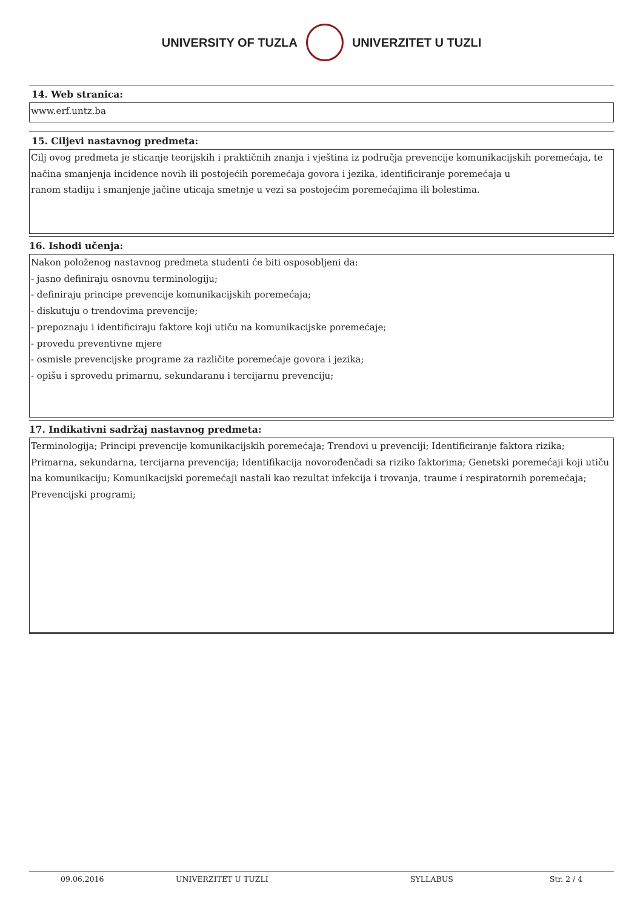UNIVERSITY OF TUZLA UNIVERZITET U TUZLI
14. Web stranica:
www.erf.untz.ba
15. Ciljevi nastavnog predmeta:
Cilj ovog predmeta je sticanje teorijskih i praktičnih znanja i vještina iz područja prevencije komunikacijskih poremećaja, te načina smanjenja incidence novih ili postojećih poremećaja govora i jezika, identificiranje poremećaja u
ranom stadiju i smanjenje jačine uticaja smetnje u vezi sa postojećim poremećajima ili bolestima.
16. Ishodi učenja:
Nakon položenog nastavnog predmeta studenti će biti osposobljeni da:
- jasno definiraju osnovnu terminologiju;
- definiraju principe prevencije komunikacijskih poremećaja;
- diskutuju o trendovima prevencije;
- prepoznaju i identificiraju faktore koji utiču na komunikacijske poremećaje;
- provedu preventivne mjere
- osmisle prevencijske programe za različite poremećaje govora i jezika;
- opišu i sprovedu primarnu, sekundaranu i tercijarnu prevenciju;
17. Indikativni sadržaj nastavnog predmeta:
Terminologija; Principi prevencije komunikacijskih poremećaja; Trendovi u prevenciji; Identificiranje faktora rizika; Primarna, sekundarna, tercijarna prevencija; Identifikacija novorođenčadi sa riziko faktorima; Genetski poremećaji koji utiču na komunikaciju; Komunikacijski poremećaji nastali kao rezultat infekcija i trovanja, traume i respiratornih poremećaja; Prevencijski programi;
09.06.2016 UNIVERZITET U TUZLI SYLLABUS Str. 2 / 4